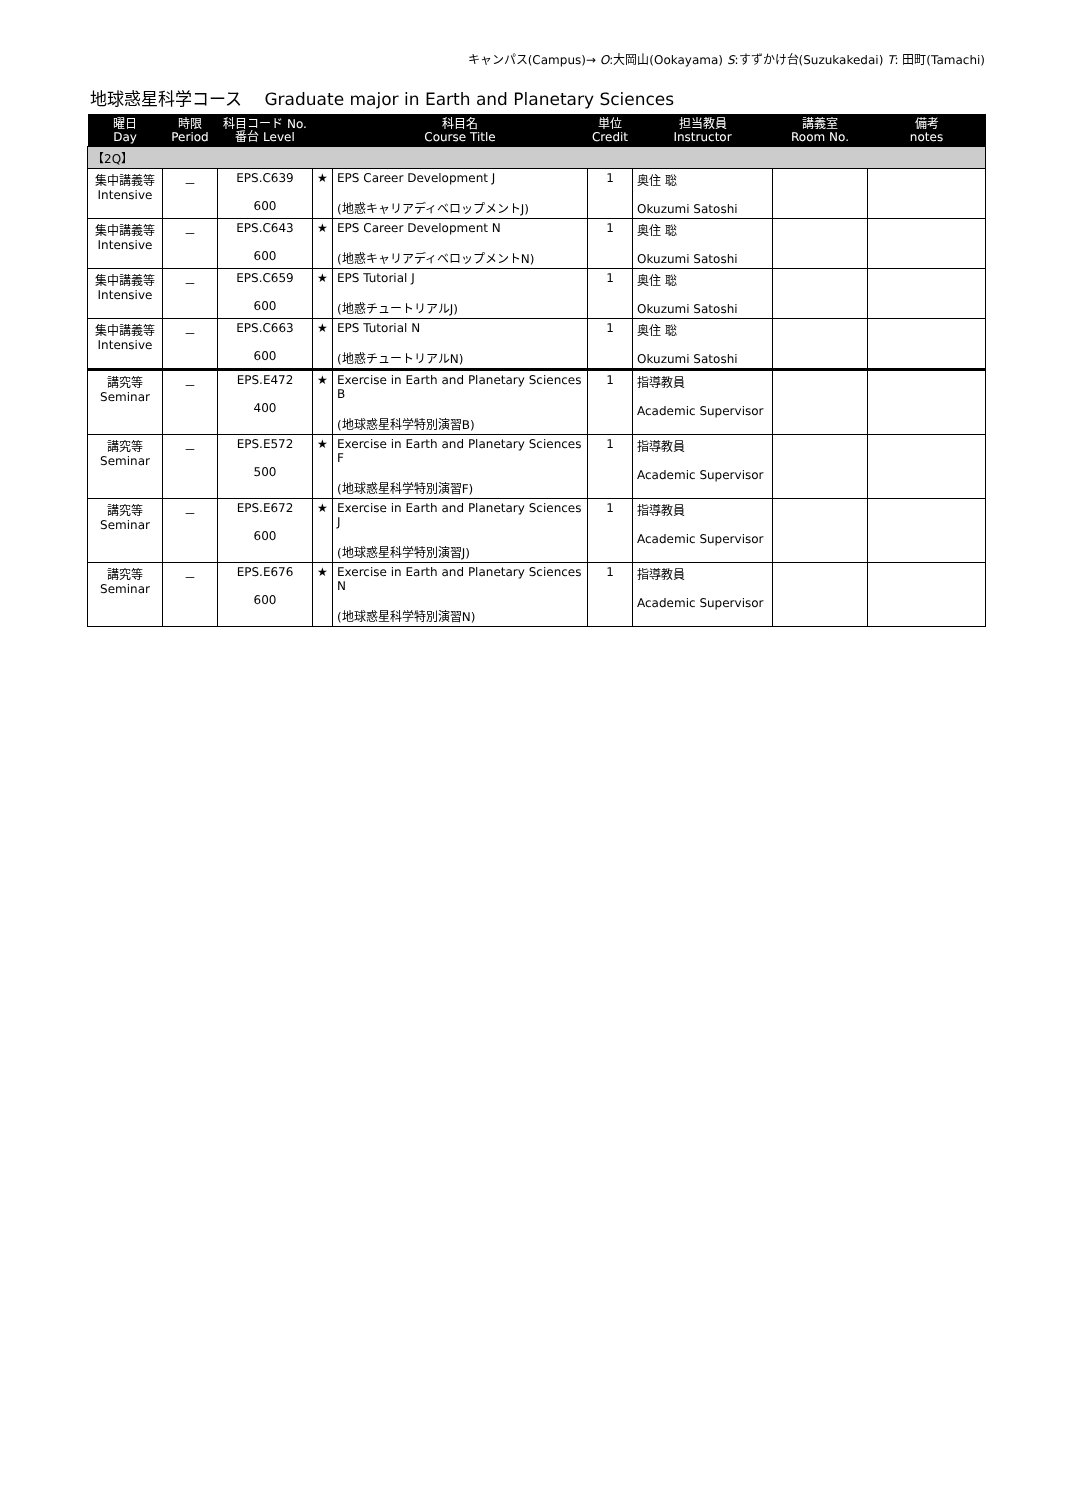キャンパス(Campus)→ O:大岡山(Ookayama) S:すずかけ台(Suzukakedai) T: 田町(Tamachi)
地球惑星科学コース　 Graduate major in Earth and Planetary Sciences
| 曜日 Day | 時限 Period | 科目コード No. 番台 Level | | 科目名 Course Title | 単位 Credit | 担当教員 Instructor | 講義室 Room No. | 備考 notes |
| --- | --- | --- | --- | --- | --- | --- | --- | --- |
| 【2Q】 | | | | | | | | |
| 集中講義等 Intensive | － | EPS.C639 600 | ★ | EPS Career Development J (地惑キャリアディベロップメントJ) | 1 | 奥住 聡 Okuzumi Satoshi | | |
| 集中講義等 Intensive | － | EPS.C643 600 | ★ | EPS Career Development N (地惑キャリアディベロップメントN) | 1 | 奥住 聡 Okuzumi Satoshi | | |
| 集中講義等 Intensive | － | EPS.C659 600 | ★ | EPS Tutorial J (地惑チュートリアルJ) | 1 | 奥住 聡 Okuzumi Satoshi | | |
| 集中講義等 Intensive | － | EPS.C663 600 | ★ | EPS Tutorial N (地惑チュートリアルN) | 1 | 奥住 聡 Okuzumi Satoshi | | |
| 講究等 Seminar | － | EPS.E472 400 | ★ | Exercise in Earth and Planetary Sciences B (地球惑星科学特別演習B) | 1 | 指導教員 Academic Supervisor | | |
| 講究等 Seminar | － | EPS.E572 500 | ★ | Exercise in Earth and Planetary Sciences F (地球惑星科学特別演習F) | 1 | 指導教員 Academic Supervisor | | |
| 講究等 Seminar | － | EPS.E672 600 | ★ | Exercise in Earth and Planetary Sciences J (地球惑星科学特別演習J) | 1 | 指導教員 Academic Supervisor | | |
| 講究等 Seminar | － | EPS.E676 600 | ★ | Exercise in Earth and Planetary Sciences N (地球惑星科学特別演習N) | 1 | 指導教員 Academic Supervisor | | |